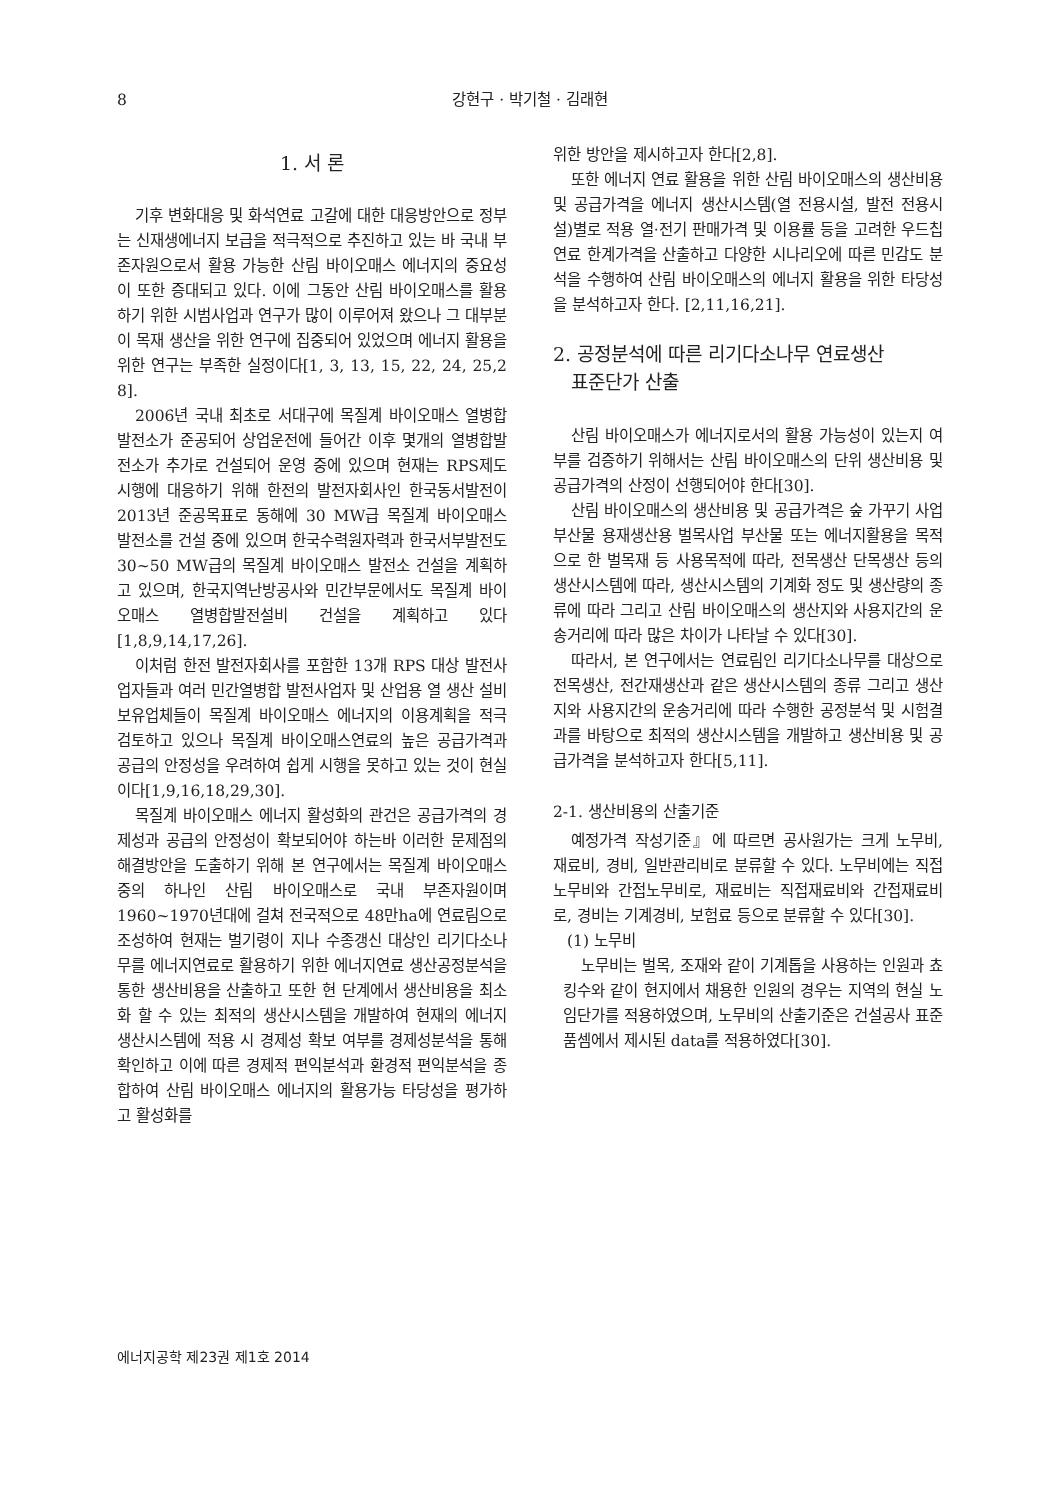8 강현구 · 박기철 · 김래현
1. 서 론
기후 변화대응 및 화석연료 고갈에 대한 대응방안으로 정부는 신재생에너지 보급을 적극적으로 추진하고 있는 바 국내 부존자원으로서 활용 가능한 산림 바이오매스 에너지의 중요성이 또한 증대되고 있다. 이에 그동안 산림 바이오매스를 활용하기 위한 시범사업과 연구가 많이 이루어져 왔으나 그 대부분이 목재 생산을 위한 연구에 집중되어 있었으며 에너지 활용을 위한 연구는 부족한 실정이다[1, 3, 13, 15, 22, 24, 25,2 8].
2006년 국내 최초로 서대구에 목질계 바이오매스 열병합발전소가 준공되어 상업운전에 들어간 이후 몇개의 열병합발전소가 추가로 건설되어 운영 중에 있으며 현재는 RPS제도 시행에 대응하기 위해 한전의 발전자회사인 한국동서발전이 2013년 준공목표로 동해에 30 MW급 목질계 바이오매스 발전소를 건설 중에 있으며 한국수력원자력과 한국서부발전도 30~50 MW급의 목질계 바이오매스 발전소 건설을 계획하고 있으며, 한국지역난방공사와 민간부문에서도 목질계 바이오매스 열병합발전설비 건설을 계획하고 있다[1,8,9,14,17,26].
이처럼 한전 발전자회사를 포함한 13개 RPS 대상 발전사업자들과 여러 민간열병합 발전사업자 및 산업용 열 생산 설비 보유업체들이 목질계 바이오매스 에너지의 이용계획을 적극 검토하고 있으나 목질계 바이오매스연료의 높은 공급가격과 공급의 안정성을 우려하여 쉽게 시행을 못하고 있는 것이 현실이다[1,9,16,18,29,30].
목질계 바이오매스 에너지 활성화의 관건은 공급가격의 경제성과 공급의 안정성이 확보되어야 하는바 이러한 문제점의 해결방안을 도출하기 위해 본 연구에서는 목질계 바이오매스중의 하나인 산림 바이오매스로 국내 부존자원이며 1960~1970년대에 걸쳐 전국적으로 48만ha에 연료림으로 조성하여 현재는 벌기령이 지나 수종갱신 대상인 리기다소나무를 에너지연료로 활용하기 위한 에너지연료 생산공정분석을 통한 생산비용을 산출하고 또한 현 단계에서 생산비용을 최소화 할 수 있는 최적의 생산시스템을 개발하여 현재의 에너지 생산시스템에 적용 시 경제성 확보 여부를 경제성분석을 통해 확인하고 이에 따른 경제적 편익분석과 환경적 편익분석을 종합하여 산림 바이오매스 에너지의 활용가능 타당성을 평가하고 활성화를
위한 방안을 제시하고자 한다[2,8].
또한 에너지 연료 활용을 위한 산림 바이오매스의 생산비용 및 공급가격을 에너지 생산시스템(열 전용시설, 발전 전용시설)별로 적용 열·전기 판매가격 및 이용률 등을 고려한 우드칩연료 한계가격을 산출하고 다양한 시나리오에 따른 민감도 분석을 수행하여 산림 바이오매스의 에너지 활용을 위한 타당성을 분석하고자 한다. [2,11,16,21].
2. 공정분석에 따른 리기다소나무 연료생산
표준단가 산출
산림 바이오매스가 에너지로서의 활용 가능성이 있는지 여부를 검증하기 위해서는 산림 바이오매스의 단위 생산비용 및 공급가격의 산정이 선행되어야 한다[30].
산림 바이오매스의 생산비용 및 공급가격은 숲 가꾸기 사업 부산물 용재생산용 벌목사업 부산물 또는 에너지활용을 목적으로 한 벌목재 등 사용목적에 따라, 전목생산 단목생산 등의 생산시스템에 따라, 생산시스템의 기계화 정도 및 생산량의 종류에 따라 그리고 산림 바이오매스의 생산지와 사용지간의 운송거리에 따라 많은 차이가 나타날 수 있다[30].
따라서, 본 연구에서는 연료림인 리기다소나무를 대상으로 전목생산, 전간재생산과 같은 생산시스템의 종류 그리고 생산지와 사용지간의 운송거리에 따라 수행한 공정분석 및 시험결과를 바탕으로 최적의 생산시스템을 개발하고 생산비용 및 공급가격을 분석하고자 한다[5,11].
2-1. 생산비용의 산출기준
예정가격 작성기준』에 따르면 공사원가는 크게 노무비, 재료비, 경비, 일반관리비로 분류할 수 있다. 노무비에는 직접노무비와 간접노무비로, 재료비는 직접재료비와 간접재료비로, 경비는 기계경비, 보험료 등으로 분류할 수 있다[30].
(1) 노무비
노무비는 벌목, 조재와 같이 기계톱을 사용하는 인원과 쵸킹수와 같이 현지에서 채용한 인원의 경우는 지역의 현실 노임단가를 적용하였으며, 노무비의 산출기준은 건설공사 표준품셈에서 제시된 data를 적용하였다[30].
에너지공학 제23권 제1호 2014